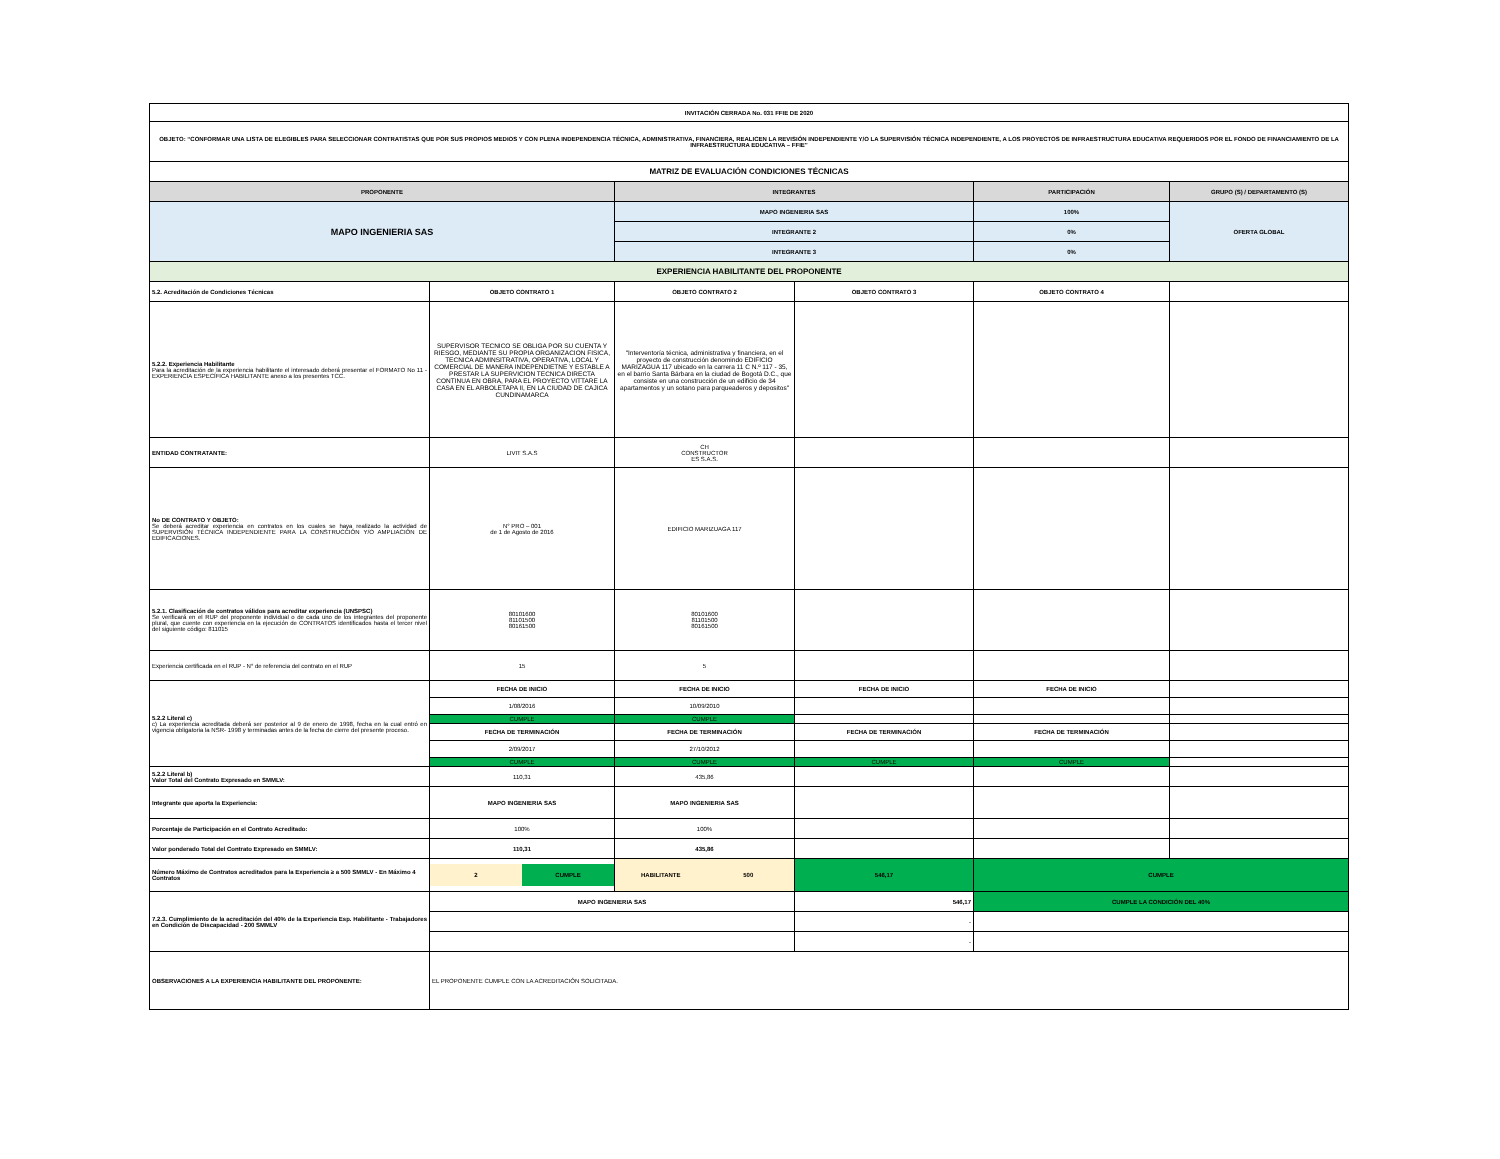| INVITACIÓN CERRADA No. 031 FFIE DE 2020 | | | | | |
| OBJETO: “CONFORMAR UNA LISTA DE ELEGIBLES PARA SELECCIONAR CONTRATISTAS QUE POR SUS PROPIOS MEDIOS Y CON PLENA INDEPENDENCIA TÉCNICA, ADMINISTRATIVA, FINANCIERA, REALICEN LA REVISIÓN INDEPENDIENTE Y/O LA SUPERVISIÓN TÉCNICA INDEPENDIENTE, A LOS PROYECTOS DE INFRAESTRUCTURA EDUCATIVA REQUERIDOS POR EL FONDO DE FINANCIAMIENTO DE LA INFRAESTRUCTURA EDUCATIVA – FFIE” | | | | | |
| MATRIZ DE EVALUACIÓN CONDICIONES TÉCNICAS | | | | | |
| PROPONENTE | | INTEGRANTES | | PARTICIPACIÓN | GRUPO (S) / DEPARTAMENTO (S) |
| MAPO INGENIERIA SAS | | MAPO INGENIERIA SAS | | 100% | OFERTA GLOBAL |
| | | INTEGRANTE 2 | | 0% | |
| | | INTEGRANTE 3 | | 0% | |
| EXPERIENCIA HABILITANTE DEL PROPONENTE | | | | | |
| 5.2. Acreditación de Condiciones Técnicas | OBJETO CONTRATO 1 | OBJETO CONTRATO 2 | OBJETO CONTRATO 3 | OBJETO CONTRATO 4 | |
| 5.2.2. Experiencia Habilitante Para la acreditación de la experiencia habilitante el interesado deberá presentar el FORMATO No 11 - EXPERIENCIA ESPECÍFICA HABILITANTE anexo a los presentes TCC. | SUPERVISOR TECNICO SE OBLIGA POR SU CUENTA Y RIESGO, MEDIANTE SU PROPIA ORGANIZACION FISICA, TECNICA ADMINSITRATIVA, OPERATIVA, LOCAL Y COMERCIAL DE MANERA INDEPENDIETNE Y ESTABLE A PRESTAR LA SUPERVICION TECNICA DIRECTA CONTINUA EN OBRA, PARA EL PROYECTO VITTARE LA CASA EN EL ARBOLETAPA II, EN LA CIUDAD DE CAJICA CUNDINAMARCA | "Interventoría técnica, administrativa y financiera, en el proyecto de construcción denomindo EDIFICIO MARIZAGUA 117 ubicado en la carrera 11 C N.º 117 - 35, en el barrio Santa Bárbara en la ciudad de Bogotá D.C., que consiste en una construcción de un edificio de 34 apartamentos y un sotano para parqueaderos y depositos" | | | |
| ENTIDAD CONTRATANTE: | LIVIT S.A.S | CH CONSTRUCTOR ES S.A.S. | | | |
| No DE CONTRATO Y OBJETO: Se deberá acreditar experiencia en contratos en los cuales se haya realizado la actividad de SUPERVISIÓN TÉCNICA INDEPENDIENTE PARA LA CONSTRUCCIÓN Y/O AMPLIACIÓN DE EDIFICACIONES. | N° PRO – 001 de 1 de Agosto de 2016 | EDIFICIO MARIZUAGA 117 | | | |
| 5.2.1. Clasificación de contratos válidos para acreditar experiencia (UNSPSC) Se verificará en el RUP del proponente individual o de cada uno de los integrantes del proponente plural, que cuente con experiencia en la ejecución de CONTRATOS identificados hasta el tercer nivel del siguiente código: 811015 | 80101600 81101500 80161500 | 80101600 81101500 80161500 | | | |
| Experiencia certificada en el RUP - N° de referencia del contrato en el RUP | 15 | 5 | | | |
| 5.2.2 Literal c) c) La experiencia acreditada deberá ser posterior al 9 de enero de 1998, fecha en la cual entró en vigencia obligatoria la NSR- 1998 y terminadas antes de la fecha de cierre del presente proceso. | FECHA DE INICIO | FECHA DE INICIO | FECHA DE INICIO | FECHA DE INICIO | |
| | 1/08/2016 | 10/09/2010 | | | |
| | CUMPLE | CUMPLE | | | |
| | FECHA DE TERMINACIÓN | FECHA DE TERMINACIÓN | FECHA DE TERMINACIÓN | FECHA DE TERMINACIÓN | |
| | 2/09/2017 | 27/10/2012 | | | |
| | CUMPLE | CUMPLE | CUMPLE | CUMPLE | |
| 5.2.2 Literal b) Valor Total del Contrato Expresado en SMMLV: | 110,31 | 435,86 | | | |
| Integrante que aporta la Experiencia: | MAPO INGENIERIA SAS | MAPO INGENIERIA SAS | | | |
| Porcentaje de Participación en el Contrato Acreditado: | 100% | 100% | | | |
| Valor ponderado Total del Contrato Expresado en SMMLV: | 110,31 | 435,86 | | | |
| Número Máximo de Contratos acreditados para la Experiencia ≥ a 500 SMMLV - En Máximo 4 Contratos | 2 CUMPLE | HABILITANTE 500 | 546,17 | CUMPLE | |
| 7.2.3. Cumplimiento de la acreditación del 40% de la Experiencia Esp. Habilitante - Trabajadores en Condición de Discapacidad - 200 SMMLV | MAPO INGENIERIA SAS | | 546,17 | CUMPLE LA CONDICIÓN DEL 40% | |
| | | | - | | |
| | | | - | | |
| OBSERVACIONES A LA EXPERIENCIA HABILITANTE DEL PROPONENTE: | EL PROPONENTE CUMPLE CON LA ACREDITACIÓN SOLICITADA. | | | | |